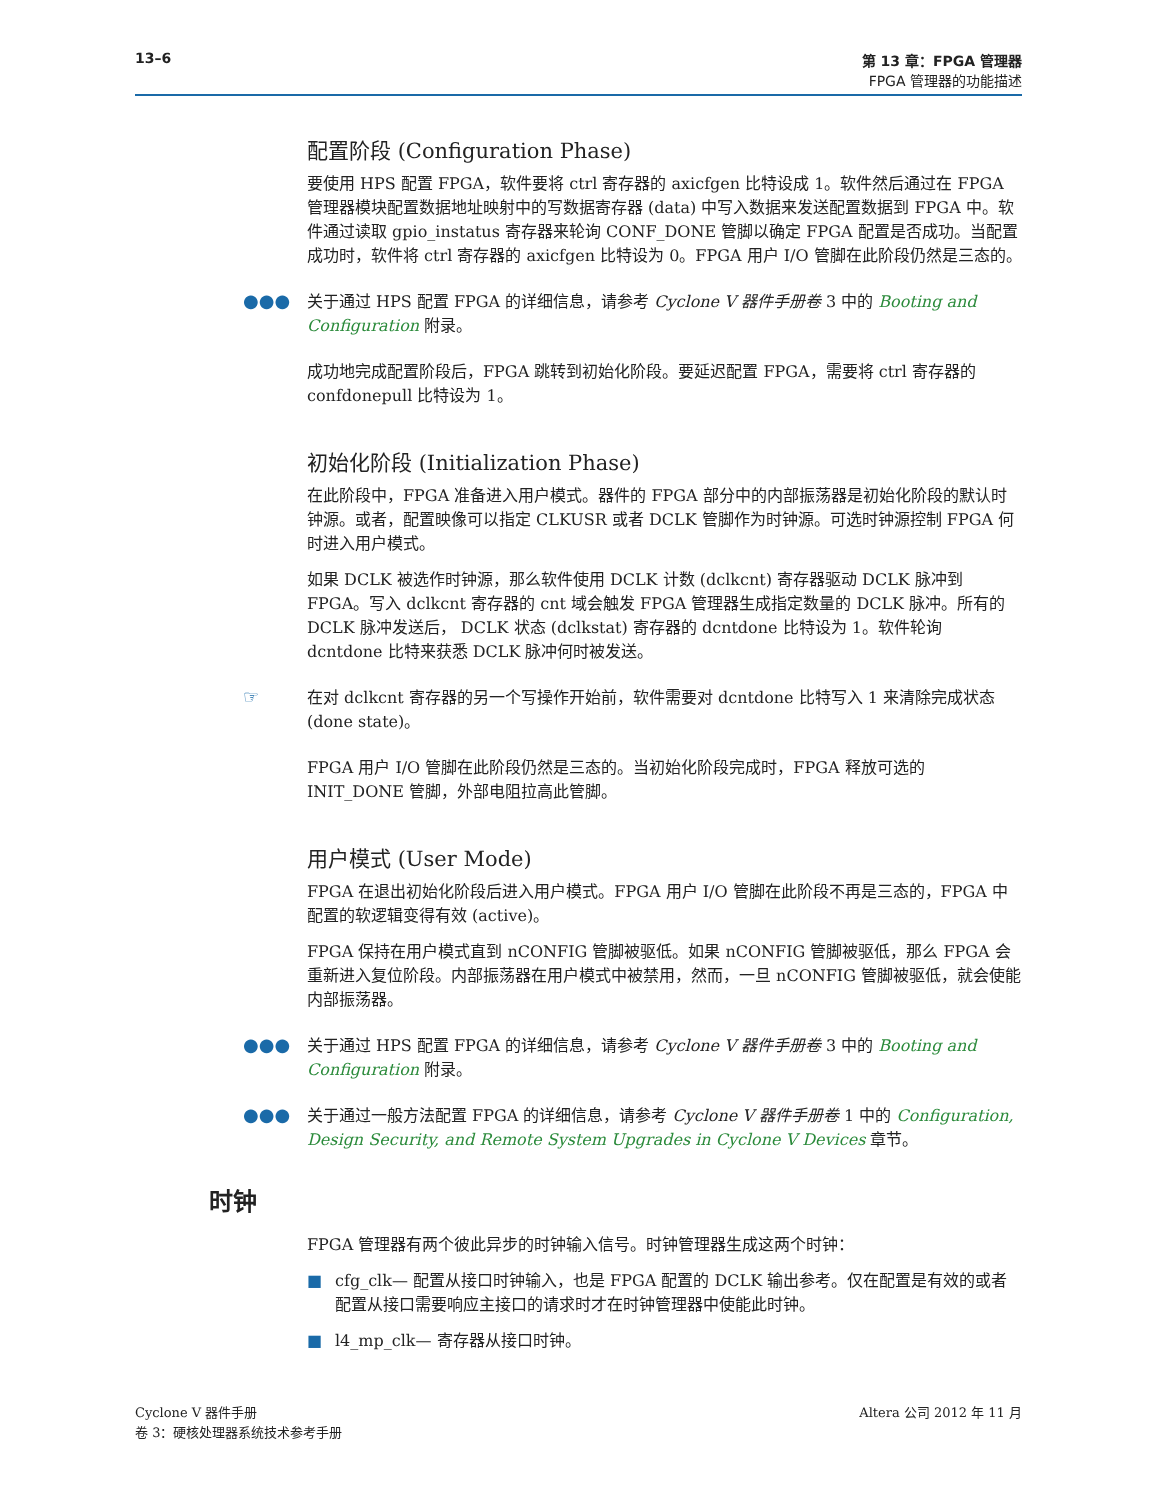13–6 第 13 章：FPGA 管理器
FPGA 管理器的功能描述
配置阶段 (Configuration Phase)
要使用 HPS 配置 FPGA，软件要将 ctrl 寄存器的 axicfgen 比特设成 1。软件然后通过在 FPGA 管理器模块配置数据地址映射中的写数据寄存器 (data) 中写入数据来发送配置数据到 FPGA 中。软件通过读取 gpio_instatus 寄存器来轮询 CONF_DONE 管脚以确定 FPGA 配置是否成功。当配置成功时，软件将 ctrl 寄存器的 axicfgen 比特设为 0。FPGA 用户 I/O 管脚在此阶段仍然是三态的。
●●●
关于通过 HPS 配置 FPGA 的详细信息，请参考 Cyclone V 器件手册卷 3 中的 Booting and Configuration 附录。
成功地完成配置阶段后，FPGA 跳转到初始化阶段。要延迟配置 FPGA，需要将 ctrl 寄存器的 confdonepull 比特设为 1。
初始化阶段 (Initialization Phase)
在此阶段中，FPGA 准备进入用户模式。器件的 FPGA 部分中的内部振荡器是初始化阶段的默认时钟源。或者，配置映像可以指定 CLKUSR 或者 DCLK 管脚作为时钟源。可选时钟源控制 FPGA 何时进入用户模式。
如果 DCLK 被选作时钟源，那么软件使用 DCLK 计数 (dclkcnt) 寄存器驱动 DCLK 脉冲到 FPGA。写入 dclkcnt 寄存器的 cnt 域会触发 FPGA 管理器生成指定数量的 DCLK 脉冲。所有的 DCLK 脉冲发送后， DCLK 状态 (dclkstat) 寄存器的 dcntdone 比特设为 1。软件轮询 dcntdone 比特来获悉 DCLK 脉冲何时被发送。
☞
在对 dclkcnt 寄存器的另一个写操作开始前，软件需要对 dcntdone 比特写入 1 来清除完成状态 (done state)。
FPGA 用户 I/O 管脚在此阶段仍然是三态的。当初始化阶段完成时，FPGA 释放可选的 INIT_DONE 管脚，外部电阻拉高此管脚。
用户模式 (User Mode)
FPGA 在退出初始化阶段后进入用户模式。FPGA 用户 I/O 管脚在此阶段不再是三态的，FPGA 中配置的软逻辑变得有效 (active)。
FPGA 保持在用户模式直到 nCONFIG 管脚被驱低。如果 nCONFIG 管脚被驱低，那么 FPGA 会重新进入复位阶段。内部振荡器在用户模式中被禁用，然而，一旦 nCONFIG 管脚被驱低，就会使能内部振荡器。
●●●
关于通过 HPS 配置 FPGA 的详细信息，请参考 Cyclone V 器件手册卷 3 中的 Booting and Configuration 附录。
●●●
关于通过一般方法配置 FPGA 的详细信息，请参考 Cyclone V 器件手册卷 1 中的 Configuration, Design Security, and Remote System Upgrades in Cyclone V Devices 章节。
时钟
FPGA 管理器有两个彼此异步的时钟输入信号。时钟管理器生成这两个时钟：
■ cfg_clk— 配置从接口时钟输入，也是 FPGA 配置的 DCLK 输出参考。仅在配置是有效的或者配置从接口需要响应主接口的请求时才在时钟管理器中使能此时钟。
■ l4_mp_clk— 寄存器从接口时钟。
Cyclone V 器件手册
卷 3：硬核处理器系统技术参考手册
Altera 公司 2012 年 11 月